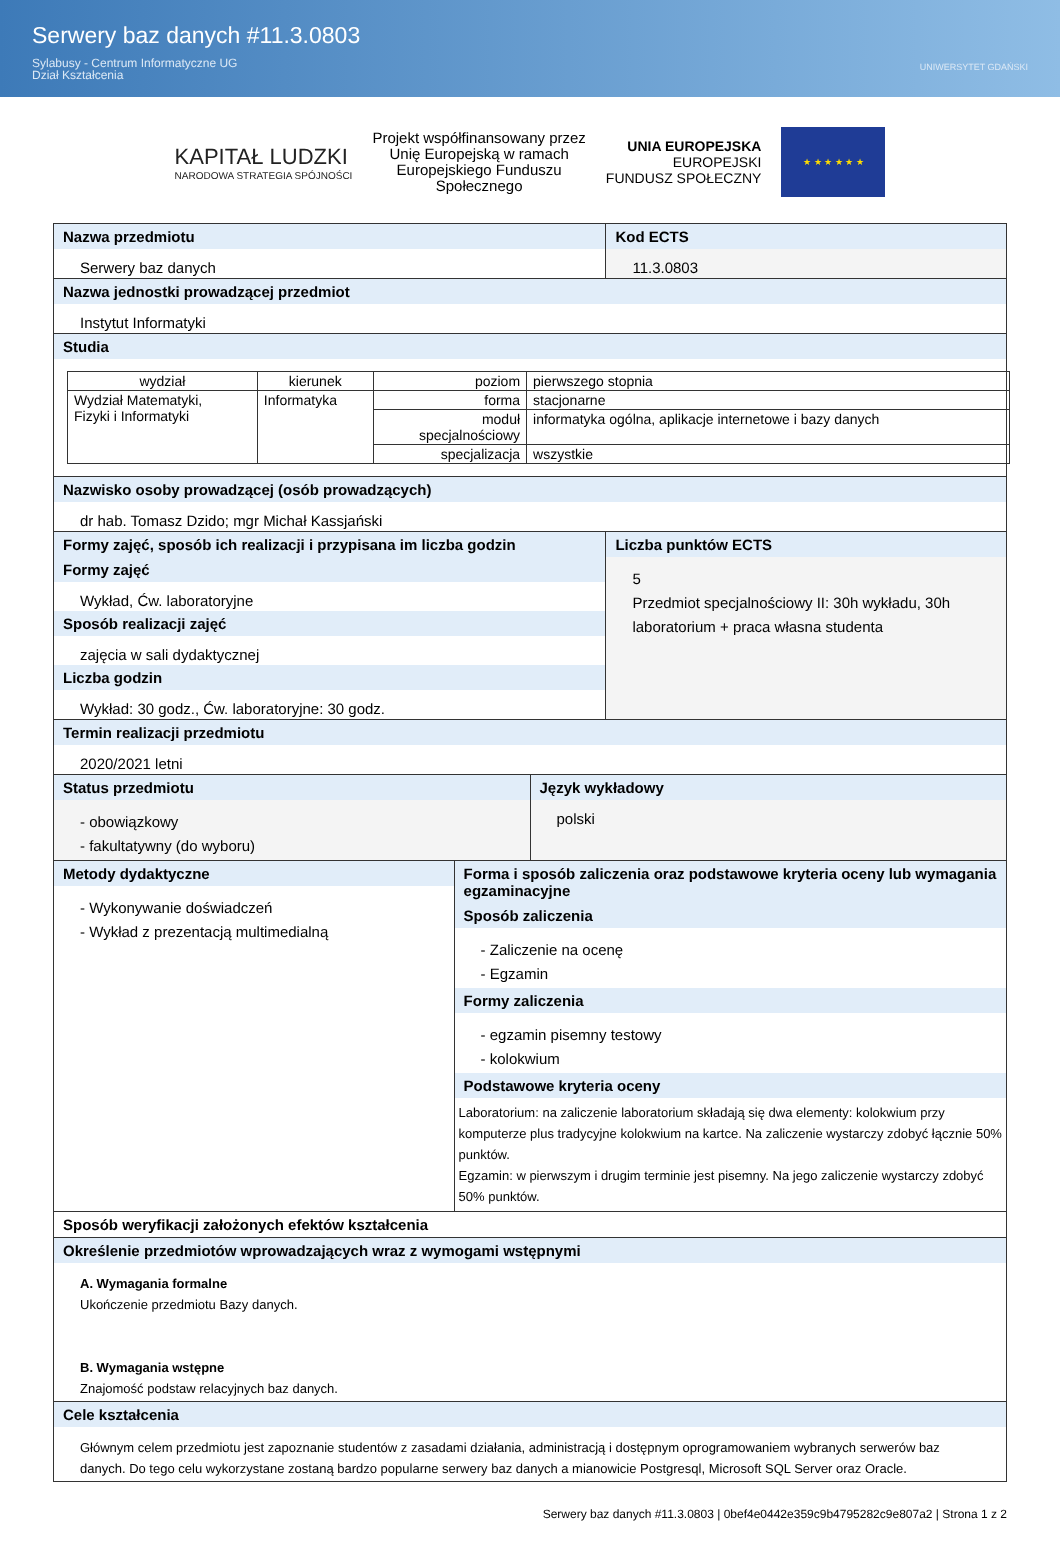Serwery baz danych #11.3.0803
Sylabusy - Centrum Informatyczne UG
Dział Kształcenia
UNIWERSYTET GDAŃSKI
KAPITAŁ LUDZKI
NARODOWA STRATEGIA SPÓJNOŚCI
Projekt współfinansowany przez
Unię Europejską w ramach
Europejskiego Funduszu
Społecznego
UNIA EUROPEJSKA
EUROPEJSKI
FUNDUSZ SPOŁECZNY
★ ★ ★ ★ ★ ★
Nazwa przedmiotu
Serwery baz danych
Kod ECTS
11.3.0803
Nazwa jednostki prowadzącej przedmiot
Instytut Informatyki
Studia
| wydział | kierunek | poziom | pierwszego stopnia |
| Wydział Matematyki, Fizyki i Informatyki | Informatyka | forma | stacjonarne |
| | | moduł specjalnościowy | informatyka ogólna, aplikacje internetowe i bazy danych |
| | | specjalizacja | wszystkie |
Nazwisko osoby prowadzącej (osób prowadzących)
dr hab. Tomasz Dzido; mgr Michał Kassjański
Formy zajęć, sposób ich realizacji i przypisana im liczba godzin
Formy zajęć
Wykład, Ćw. laboratoryjne
Sposób realizacji zajęć
zajęcia w sali dydaktycznej
Liczba godzin
Wykład: 30 godz., Ćw. laboratoryjne: 30 godz.
Liczba punktów ECTS
5
Przedmiot specjalnościowy II: 30h wykładu, 30h laboratorium + praca własna studenta
Termin realizacji przedmiotu
2020/2021 letni
Status przedmiotu
- obowiązkowy
- fakultatywny (do wyboru)
Język wykładowy
polski
Metody dydaktyczne
- Wykonywanie doświadczeń
- Wykład z prezentacją multimedialną
Forma i sposób zaliczenia oraz podstawowe kryteria oceny lub wymagania egzaminacyjne
Sposób zaliczenia
- Zaliczenie na ocenę
- Egzamin
Formy zaliczenia
- egzamin pisemny testowy
- kolokwium
Podstawowe kryteria oceny
Laboratorium: na zaliczenie laboratorium składają się dwa elementy: kolokwium przy komputerze plus tradycyjne kolokwium na kartce. Na zaliczenie wystarczy zdobyć łącznie 50% punktów.
Egzamin: w pierwszym i drugim terminie jest pisemny. Na jego zaliczenie wystarczy zdobyć 50% punktów.
Sposób weryfikacji założonych efektów kształcenia
Określenie przedmiotów wprowadzających wraz z wymogami wstępnymi
A. Wymagania formalne
Ukończenie przedmiotu Bazy danych.
B. Wymagania wstępne
Znajomość podstaw relacyjnych baz danych.
Cele kształcenia
Głównym celem przedmiotu jest zapoznanie studentów z zasadami działania, administracją i dostępnym oprogramowaniem wybranych serwerów baz danych. Do tego celu wykorzystane zostaną bardzo popularne serwery baz danych a mianowicie Postgresql, Microsoft SQL Server oraz Oracle.
Serwery baz danych #11.3.0803 | 0bef4e0442e359c9b4795282c9e807a2 | Strona 1 z 2